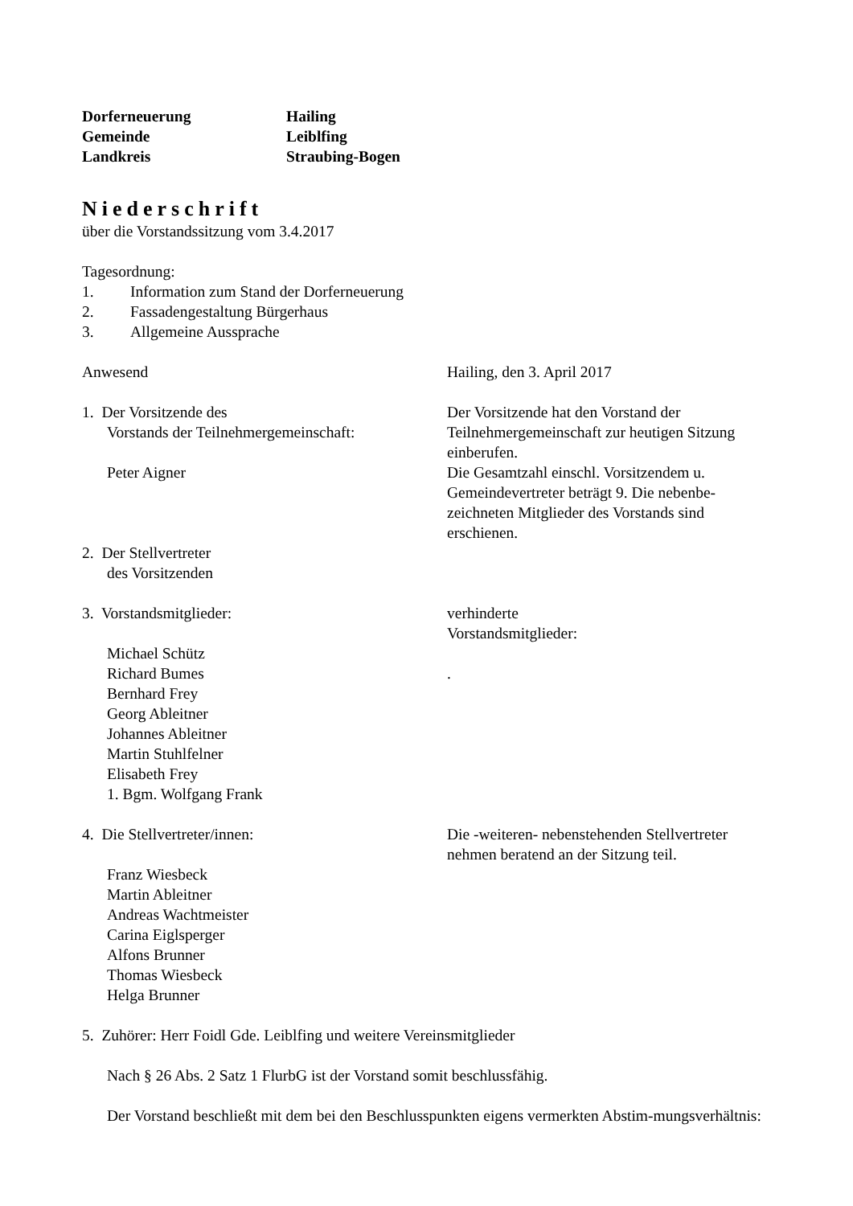Dorferneuerung
Hailing
Gemeinde
Leiblfing
Landkreis
Straubing-Bogen
Niederschrift
über die Vorstandssitzung vom 3.4.2017
Tagesordnung:
1. Information zum Stand der Dorferneuerung
2. Fassadengestaltung Bürgerhaus
3. Allgemeine Aussprache
Anwesend
Hailing, den 3. April 2017
1. Der Vorsitzende des
Vorstands der Teilnehmergemeinschaft:
Peter Aigner
Der Vorsitzende hat den Vorstand der Teilnehmergemeinschaft zur heutigen Sitzung einberufen.
Die Gesamtzahl einschl. Vorsitzendem u. Gemeindevertreter beträgt 9. Die nebenbe-zeichneten Mitglieder des Vorstands sind erschienen.
2. Der Stellvertreter
des Vorsitzenden
3. Vorstandsmitglieder:
Michael Schütz
Richard Bumes
Bernhard Frey
Georg Ableitner
Johannes Ableitner
Martin Stuhlfelner
Elisabeth Frey
1. Bgm. Wolfgang Frank
verhinderte
Vorstandsmitglieder:
.
4. Die Stellvertreter/innen:
Franz Wiesbeck
Martin Ableitner
Andreas Wachtmeister
Carina Eiglsperger
Alfons Brunner
Thomas Wiesbeck
Helga Brunner
Die -weiteren- nebenstehenden Stellvertreter nehmen beratend an der Sitzung teil.
5. Zuhörer: Herr Foidl Gde. Leiblfing und weitere Vereinsmitglieder
Nach § 26 Abs. 2 Satz 1 FlurbG ist der Vorstand somit beschlussfähig.
Der Vorstand beschließt mit dem bei den Beschlusspunkten eigens vermerkten Abstim-mungsverhältnis: